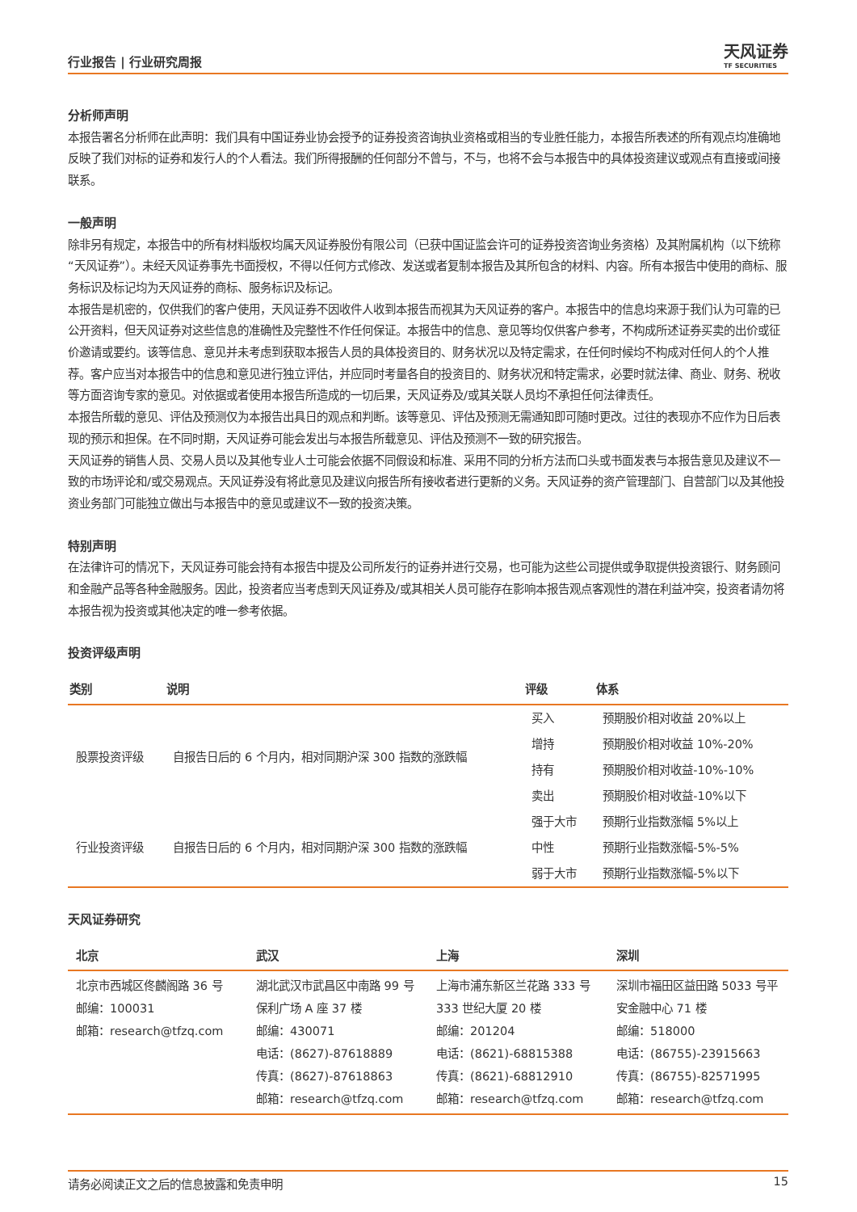行业报告 | 行业研究周报
天风证券
TF SECURITIES
分析师声明
本报告署名分析师在此声明：我们具有中国证券业协会授予的证券投资咨询执业资格或相当的专业胜任能力，本报告所表述的所有观点均准确地反映了我们对标的证券和发行人的个人看法。我们所得报酬的任何部分不曾与，不与，也将不会与本报告中的具体投资建议或观点有直接或间接联系。
一般声明
除非另有规定，本报告中的所有材料版权均属天风证券股份有限公司（已获中国证监会许可的证券投资咨询业务资格）及其附属机构（以下统称“天风证券”）。未经天风证券事先书面授权，不得以任何方式修改、发送或者复制本报告及其所包含的材料、内容。所有本报告中使用的商标、服务标识及标记均为天风证券的商标、服务标识及标记。
本报告是机密的，仅供我们的客户使用，天风证券不因收件人收到本报告而视其为天风证券的客户。本报告中的信息均来源于我们认为可靠的已公开资料，但天风证券对这些信息的准确性及完整性不作任何保证。本报告中的信息、意见等均仅供客户参考，不构成所述证券买卖的出价或征价邀请或要约。该等信息、意见并未考虑到获取本报告人员的具体投资目的、财务状况以及特定需求，在任何时候均不构成对任何人的个人推荐。客户应当对本报告中的信息和意见进行独立评估，并应同时考量各自的投资目的、财务状况和特定需求，必要时就法律、商业、财务、税收等方面咨询专家的意见。对依据或者使用本报告所造成的一切后果，天风证券及/或其关联人员均不承担任何法律责任。
本报告所载的意见、评估及预测仅为本报告出具日的观点和判断。该等意见、评估及预测无需通知即可随时更改。过往的表现亦不应作为日后表现的预示和担保。在不同时期，天风证券可能会发出与本报告所载意见、评估及预测不一致的研究报告。
天风证券的销售人员、交易人员以及其他专业人士可能会依据不同假设和标准、采用不同的分析方法而口头或书面发表与本报告意见及建议不一致的市场评论和/或交易观点。天风证券没有将此意见及建议向报告所有接收者进行更新的义务。天风证券的资产管理部门、自营部门以及其他投资业务部门可能独立做出与本报告中的意见或建议不一致的投资决策。
特别声明
在法律许可的情况下，天风证券可能会持有本报告中提及公司所发行的证券并进行交易，也可能为这些公司提供或争取提供投资银行、财务顾问和金融产品等各种金融服务。因此，投资者应当考虑到天风证券及/或其相关人员可能存在影响本报告观点客观性的潜在利益冲突，投资者请勿将本报告视为投资或其他决定的唯一参考依据。
投资评级声明
| 类别 | 说明 | 评级 | 体系 |
| --- | --- | --- | --- |
| 股票投资评级 | 自报告日后的 6 个月内，相对同期沪深 300 指数的涨跌幅 | 买入 | 预期股价相对收益 20%以上 |
| | | 增持 | 预期股价相对收益 10%-20% |
| | | 持有 | 预期股价相对收益-10%-10% |
| | | 卖出 | 预期股价相对收益-10%以下 |
| 行业投资评级 | 自报告日后的 6 个月内，相对同期沪深 300 指数的涨跌幅 | 强于大市 | 预期行业指数涨幅 5%以上 |
| | | 中性 | 预期行业指数涨幅-5%-5% |
| | | 弱于大市 | 预期行业指数涨幅-5%以下 |
天风证券研究
| 北京 | 武汉 | 上海 | 深圳 |
| --- | --- | --- | --- |
| 北京市西城区佟麟阁路 36 号 邮编：100031 邮箱：research@tfzq.com | 湖北武汉市武昌区中南路 99 号保利广场 A 座 37 楼 邮编：430071 电话：(8627)-87618889 传真：(8627)-87618863 邮箱：research@tfzq.com | 上海市浦东新区兰花路 333 号 333 世纪大厦 20 楼 邮编：201204 电话：(8621)-68815388 传真：(8621)-68812910 邮箱：research@tfzq.com | 深圳市福田区益田路 5033 号平安金融中心 71 楼 邮编：518000 电话：(86755)-23915663 传真：(86755)-82571995 邮箱：research@tfzq.com |
请务必阅读正文之后的信息披露和免责申明 15